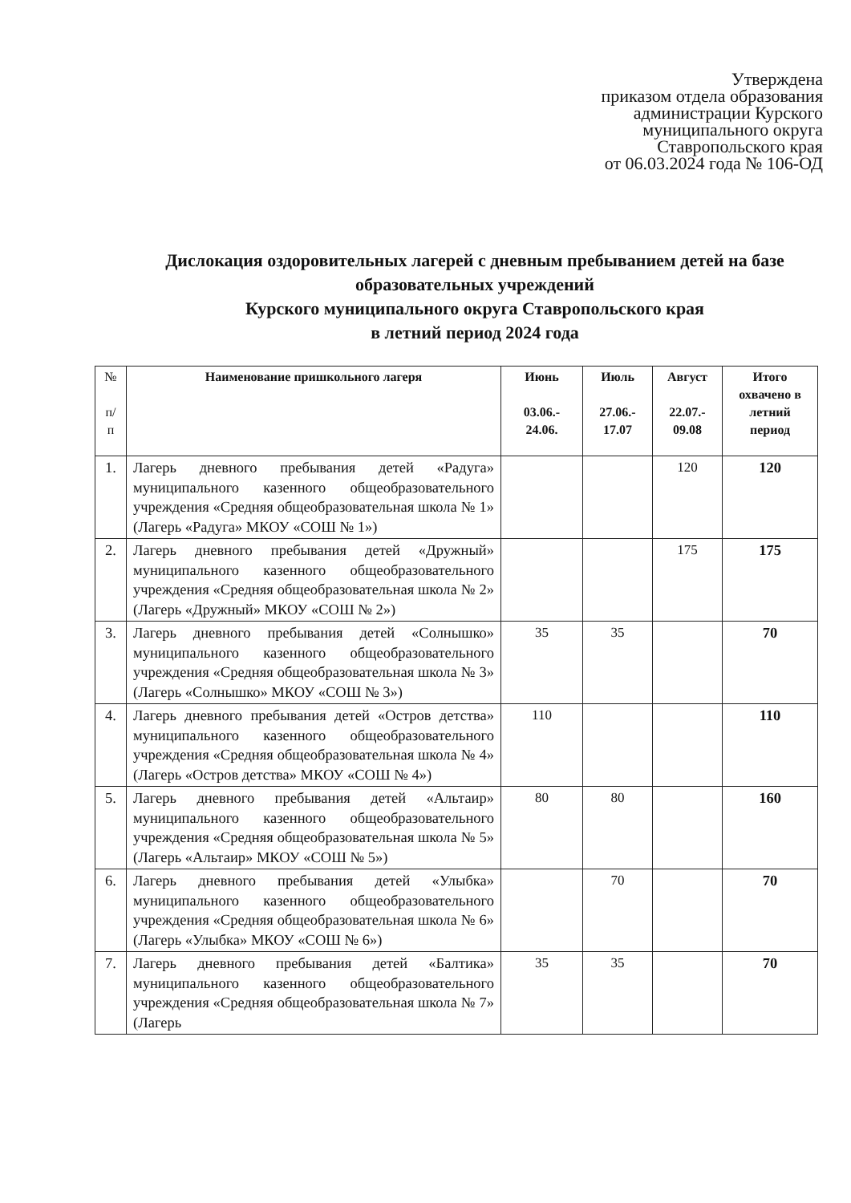Утверждена
приказом отдела образования
администрации Курского
муниципального округа
Ставропольского края
от 06.03.2024 года № 106-ОД
Дислокация оздоровительных лагерей с дневным пребыванием детей на базе образовательных учреждений
Курского муниципального округа Ставропольского края
в летний период 2024 года
| № п/ п | Наименование пришкольного лагеря | Июнь 03.06.- 24.06. | Июль 27.06.- 17.07 | Август 22.07.- 09.08 | Итого охвачено в летний период |
| --- | --- | --- | --- | --- | --- |
| 1. | Лагерь дневного пребывания детей «Радуга» муниципального казенного общеобразовательного учреждения «Средняя общеобразовательная школа № 1» (Лагерь «Радуга» МКОУ «СОШ № 1») | | | 120 | 120 |
| 2. | Лагерь дневного пребывания детей «Дружный» муниципального казенного общеобразовательного учреждения «Средняя общеобразовательная школа № 2» (Лагерь «Дружный» МКОУ «СОШ № 2») | | | 175 | 175 |
| 3. | Лагерь дневного пребывания детей «Солнышко» муниципального казенного общеобразовательного учреждения «Средняя общеобразовательная школа № 3» (Лагерь «Солнышко» МКОУ «СОШ № 3») | 35 | 35 | | 70 |
| 4. | Лагерь дневного пребывания детей «Остров детства» муниципального казенного общеобразовательного учреждения «Средняя общеобразовательная школа № 4» (Лагерь «Остров детства» МКОУ «СОШ № 4») | 110 | | | 110 |
| 5. | Лагерь дневного пребывания детей «Альтаир» муниципального казенного общеобразовательного учреждения «Средняя общеобразовательная школа № 5» (Лагерь «Альтаир» МКОУ «СОШ № 5») | 80 | 80 | | 160 |
| 6. | Лагерь дневного пребывания детей «Улыбка» муниципального казенного общеобразовательного учреждения «Средняя общеобразовательная школа № 6» (Лагерь «Улыбка» МКОУ «СОШ № 6») | | 70 | | 70 |
| 7. | Лагерь дневного пребывания детей «Балтика» муниципального казенного общеобразовательного учреждения «Средняя общеобразовательная школа № 7» (Лагерь | 35 | 35 | | 70 |